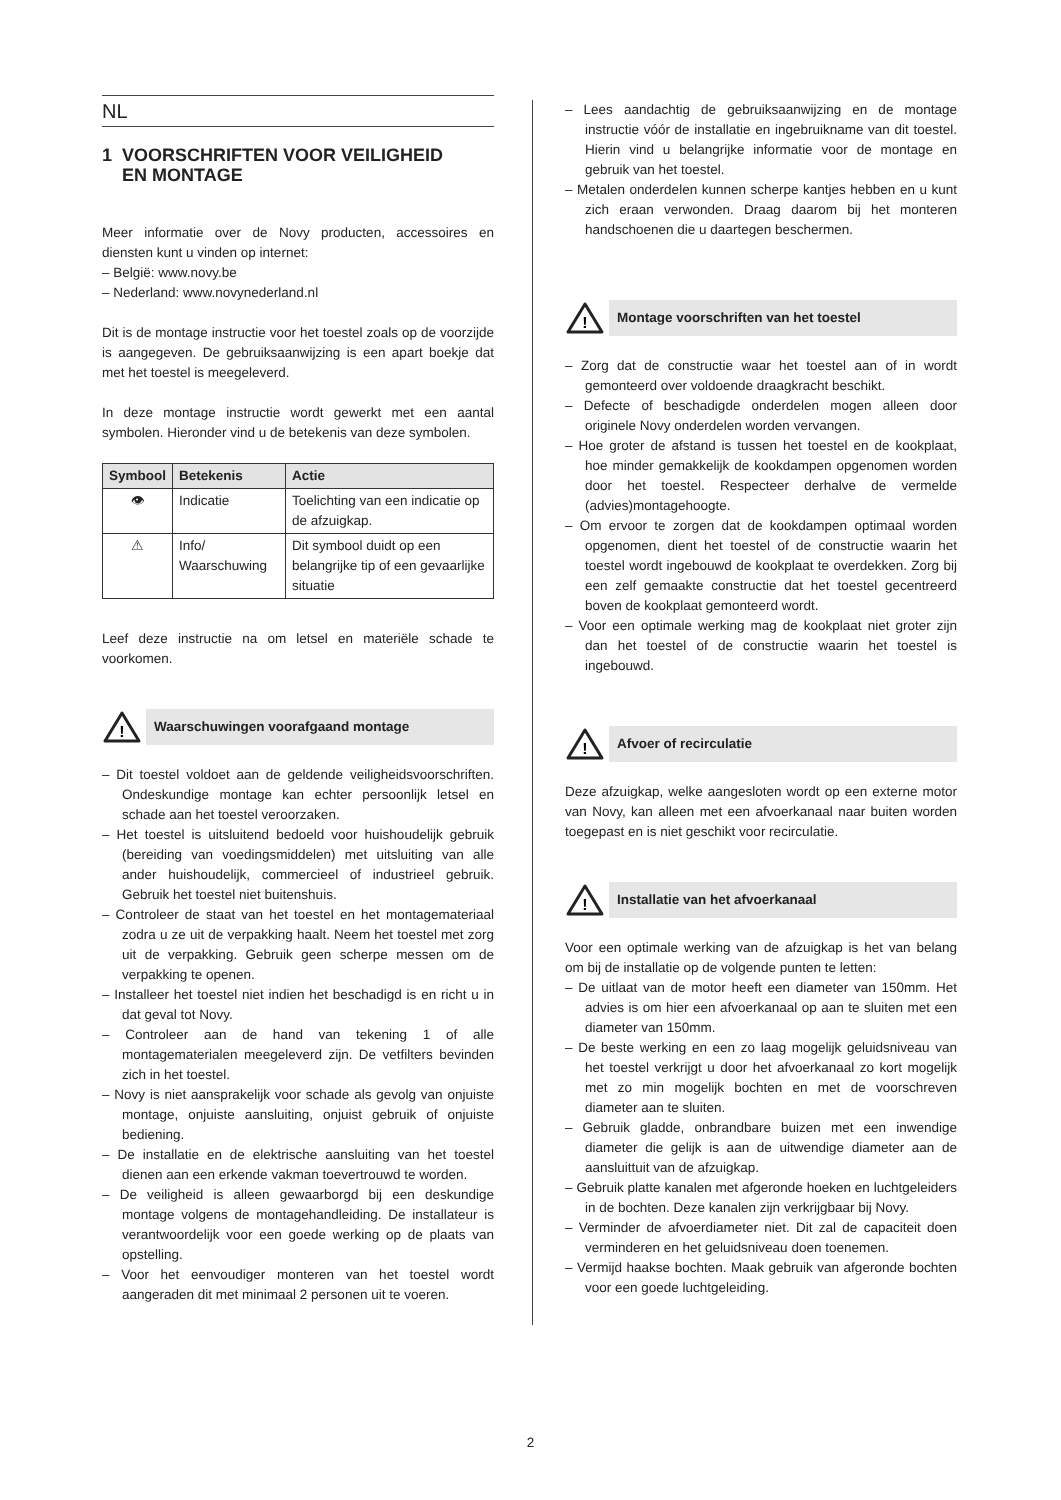NL
1 VOORSCHRIFTEN VOOR VEILIGHEID
EN MONTAGE
Meer informatie over de Novy producten, accessoires en diensten kunt u vinden op internet:
– België: www.novy.be
– Nederland: www.novynederland.nl
Dit is de montage instructie voor het toestel zoals op de voorzijde is aangegeven. De gebruiksaanwijzing is een apart boekje dat met het toestel is meegeleverd.
In deze montage instructie wordt gewerkt met een aantal symbolen. Hieronder vind u de betekenis van deze symbolen.
| Symbool | Betekenis | Actie |
| --- | --- | --- |
| 👁 | Indicatie | Toelichting van een indicatie op de afzuigkap. |
| ⚠ | Info/ Waarschuwing | Dit symbool duidt op een belangrijke tip of een gevaarlijke situatie |
Leef deze instructie na om letsel en materiële schade te voorkomen.
!
Waarschuwingen voorafgaand montage
– Dit toestel voldoet aan de geldende veiligheidsvoorschriften. Ondeskundige montage kan echter persoonlijk letsel en schade aan het toestel veroorzaken.
– Het toestel is uitsluitend bedoeld voor huishoudelijk gebruik (bereiding van voedingsmiddelen) met uitsluiting van alle ander huishoudelijk, commercieel of industrieel gebruik. Gebruik het toestel niet buitenshuis.
– Controleer de staat van het toestel en het montagemateriaal zodra u ze uit de verpakking haalt. Neem het toestel met zorg uit de verpakking. Gebruik geen scherpe messen om de verpakking te openen.
– Installeer het toestel niet indien het beschadigd is en richt u in dat geval tot Novy.
– Controleer aan de hand van tekening 1 of alle montagematerialen meegeleverd zijn. De vetfilters bevinden zich in het toestel.
– Novy is niet aansprakelijk voor schade als gevolg van onjuiste montage, onjuiste aansluiting, onjuist gebruik of onjuiste bediening.
– De installatie en de elektrische aansluiting van het toestel dienen aan een erkende vakman toevertrouwd te worden.
– De veiligheid is alleen gewaarborgd bij een deskundige montage volgens de montagehandleiding. De installateur is verantwoordelijk voor een goede werking op de plaats van opstelling.
– Voor het eenvoudiger monteren van het toestel wordt aangeraden dit met minimaal 2 personen uit te voeren.
– Lees aandachtig de gebruiksaanwijzing en de montage instructie vóór de installatie en ingebruikname van dit toestel. Hierin vind u belangrijke informatie voor de montage en gebruik van het toestel.
– Metalen onderdelen kunnen scherpe kantjes hebben en u kunt zich eraan verwonden. Draag daarom bij het monteren handschoenen die u daartegen beschermen.
!
Montage voorschriften van het toestel
– Zorg dat de constructie waar het toestel aan of in wordt gemonteerd over voldoende draagkracht beschikt.
– Defecte of beschadigde onderdelen mogen alleen door originele Novy onderdelen worden vervangen.
– Hoe groter de afstand is tussen het toestel en de kookplaat, hoe minder gemakkelijk de kookdampen opgenomen worden door het toestel. Respecteer derhalve de vermelde (advies)montagehoogte.
– Om ervoor te zorgen dat de kookdampen optimaal worden opgenomen, dient het toestel of de constructie waarin het toestel wordt ingebouwd de kookplaat te overdekken. Zorg bij een zelf gemaakte constructie dat het toestel gecentreerd boven de kookplaat gemonteerd wordt.
– Voor een optimale werking mag de kookplaat niet groter zijn dan het toestel of de constructie waarin het toestel is ingebouwd.
!
Afvoer of recirculatie
Deze afzuigkap, welke aangesloten wordt op een externe motor van Novy, kan alleen met een afvoerkanaal naar buiten worden toegepast en is niet geschikt voor recirculatie.
!
Installatie van het afvoerkanaal
Voor een optimale werking van de afzuigkap is het van belang om bij de installatie op de volgende punten te letten:
– De uitlaat van de motor heeft een diameter van 150mm. Het advies is om hier een afvoerkanaal op aan te sluiten met een diameter van 150mm.
– De beste werking en een zo laag mogelijk geluidsniveau van het toestel verkrijgt u door het afvoerkanaal zo kort mogelijk met zo min mogelijk bochten en met de voorschreven diameter aan te sluiten.
– Gebruik gladde, onbrandbare buizen met een inwendige diameter die gelijk is aan de uitwendige diameter aan de aansluittuit van de afzuigkap.
– Gebruik platte kanalen met afgeronde hoeken en luchtgeleiders in de bochten. Deze kanalen zijn verkrijgbaar bij Novy.
– Verminder de afvoerdiameter niet. Dit zal de capaciteit doen verminderen en het geluidsniveau doen toenemen.
– Vermijd haakse bochten. Maak gebruik van afgeronde bochten voor een goede luchtgeleiding.
2